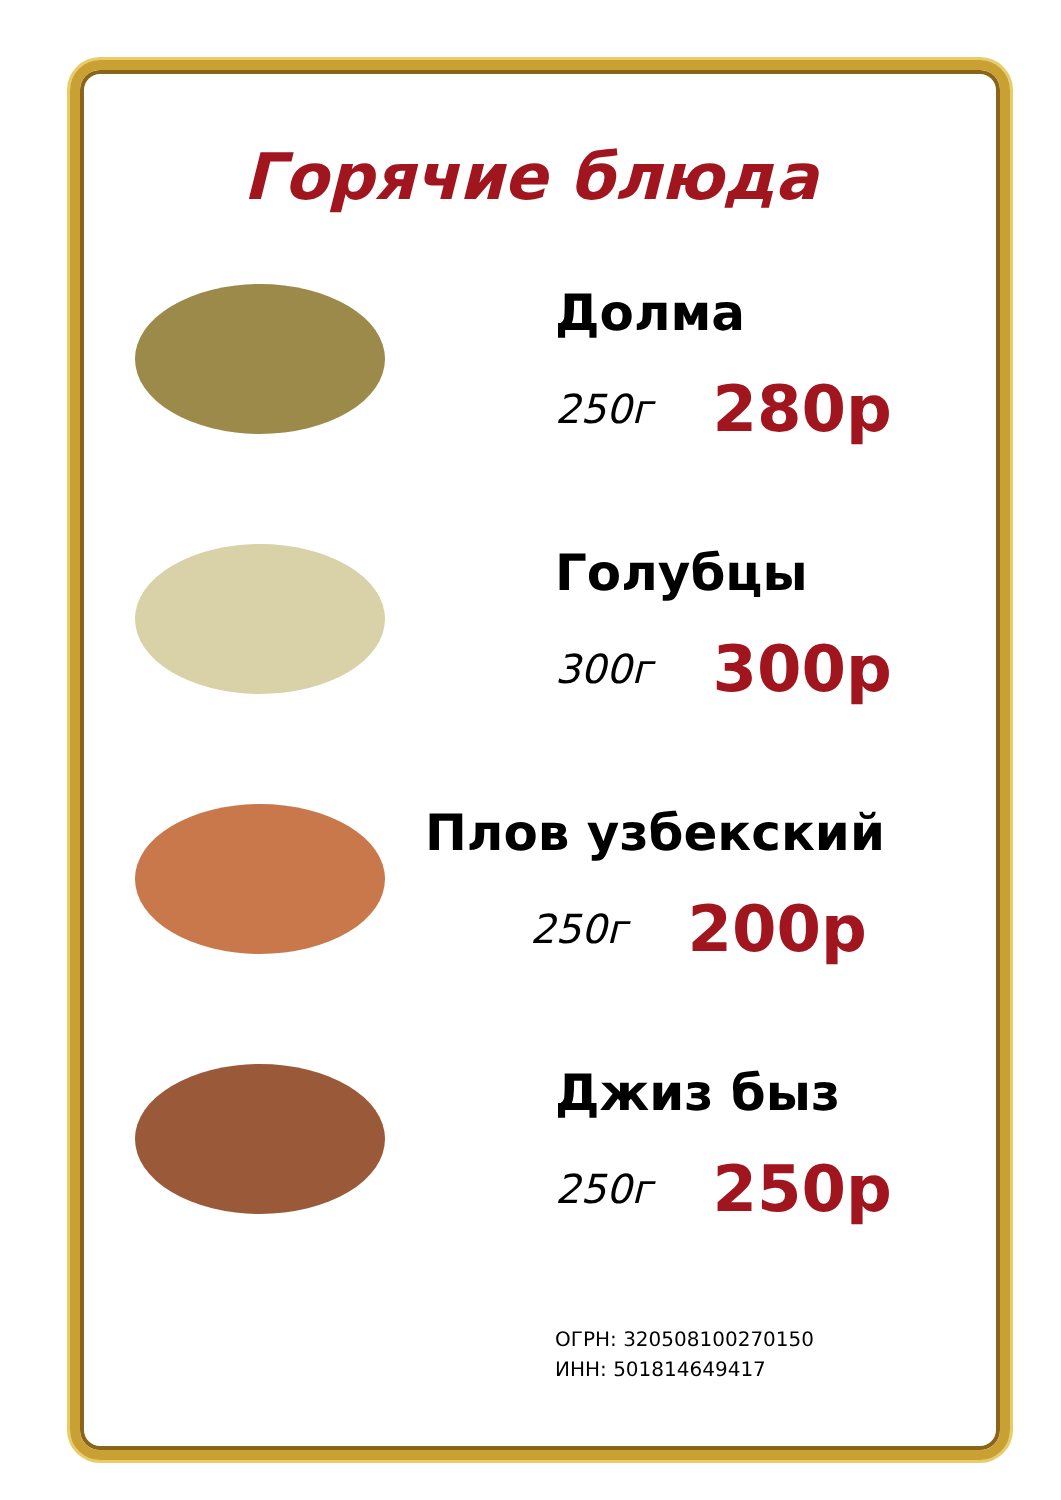Горячие блюда
Долма
250г 280р
Голубцы
300г 300р
Плов узбекский
250г 200р
Джиз быз
250г 250р
ОГРН: 320508100270150
ИНН: 501814649417